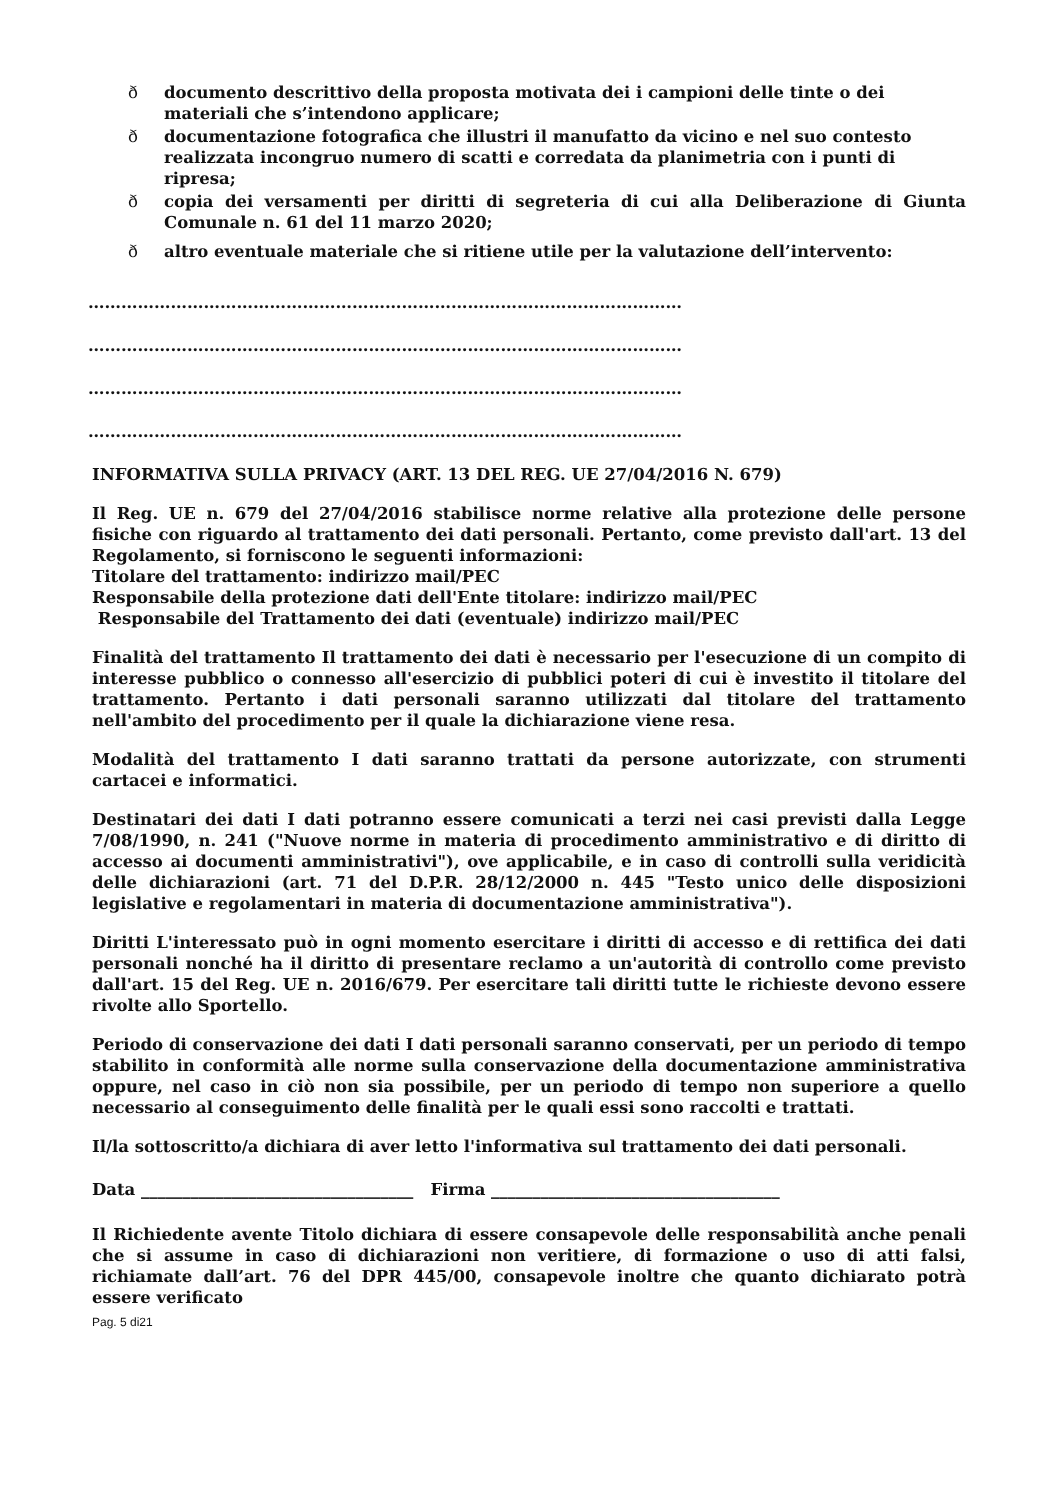ð documento descrittivo della proposta motivata dei i campioni delle tinte o dei materiali che s’intendono applicare;
ð documentazione fotografica che illustri il manufatto da vicino e nel suo contesto realizzata incongruo numero di scatti e corredata da planimetria con i punti di ripresa;
ð copia dei versamenti per diritti di segreteria di cui alla Deliberazione di Giunta Comunale n. 61 del 11 marzo 2020;
ð altro eventuale materiale che si ritiene utile per la valutazione dell’intervento:
………………………………………………………………………………………………
………………………………………………………………………………………………
………………………………………………………………………………………………
………………………………………………………………………………………………
INFORMATIVA SULLA PRIVACY (ART. 13 DEL REG. UE 27/04/2016 N. 679)
Il Reg. UE n. 679 del 27/04/2016 stabilisce norme relative alla protezione delle persone fisiche con riguardo al trattamento dei dati personali. Pertanto, come previsto dall'art. 13 del Regolamento, si forniscono le seguenti informazioni:
Titolare del trattamento: indirizzo mail/PEC
Responsabile della protezione dati dell'Ente titolare: indirizzo mail/PEC
Responsabile del Trattamento dei dati (eventuale) indirizzo mail/PEC
Finalità del trattamento Il trattamento dei dati è necessario per l'esecuzione di un compito di interesse pubblico o connesso all'esercizio di pubblici poteri di cui è investito il titolare del trattamento. Pertanto i dati personali saranno utilizzati dal titolare del trattamento nell'ambito del procedimento per il quale la dichiarazione viene resa.
Modalità del trattamento I dati saranno trattati da persone autorizzate, con strumenti cartacei e informatici.
Destinatari dei dati I dati potranno essere comunicati a terzi nei casi previsti dalla Legge 7/08/1990, n. 241 ("Nuove norme in materia di procedimento amministrativo e di diritto di accesso ai documenti amministrativi"), ove applicabile, e in caso di controlli sulla veridicità delle dichiarazioni (art. 71 del D.P.R. 28/12/2000 n. 445 "Testo unico delle disposizioni legislative e regolamentari in materia di documentazione amministrativa").
Diritti L'interessato può in ogni momento esercitare i diritti di accesso e di rettifica dei dati personali nonché ha il diritto di presentare reclamo a un'autorità di controllo come previsto dall'art. 15 del Reg. UE n. 2016/679. Per esercitare tali diritti tutte le richieste devono essere rivolte allo Sportello.
Periodo di conservazione dei dati I dati personali saranno conservati, per un periodo di tempo stabilito in conformità alle norme sulla conservazione della documentazione amministrativa oppure, nel caso in ciò non sia possibile, per un periodo di tempo non superiore a quello necessario al conseguimento delle finalità per le quali essi sono raccolti e trattati.
Il/la sottoscritto/a dichiara di aver letto l'informativa sul trattamento dei dati personali.
Data _________________________________ Firma ___________________________________
Il Richiedente avente Titolo dichiara di essere consapevole delle responsabilità anche penali che si assume in caso di dichiarazioni non veritiere, di formazione o uso di atti falsi, richiamate dall’art. 76 del DPR 445/00, consapevole inoltre che quanto dichiarato potrà essere verificato
Pag. 5 di21